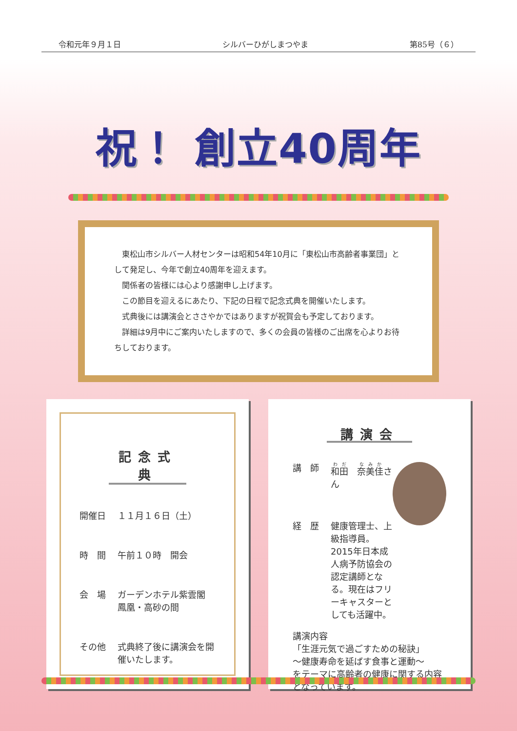令和元年９月１日 シルバーひがしまつやま 第85号（６）
祝！ 創立40周年
東松山市シルバー人材センターは昭和54年10月に「東松山市高齢者事業団」として発足し、今年で創立40周年を迎えます。
関係者の皆様には心より感謝申し上げます。
この節目を迎えるにあたり、下記の日程で記念式典を開催いたします。
式典後には講演会とささやかではありますが祝賀会も予定しております。
詳細は9月中にご案内いたしますので、多くの会員の皆様のご出席を心よりお待ちしております。
記念式典
開催日
１１月１６日（土）
時　間
午前１０時　開会
会　場
ガーデンホテル紫雲閣
鳳凰・高砂の間
その他
式典終了後に講演会を開催いたします。
講演会
講　師
和田　奈美佳さん
経　歴
健康管理士、上級指導員。2015年日本成人病予防協会の認定講師となる。現在はフリーキャスターとしても活躍中。
講演内容
「生涯元気で過ごすための秘訣」
～健康寿命を延ばす食事と運動～
をテーマに高齢者の健康に関する内容となっています。